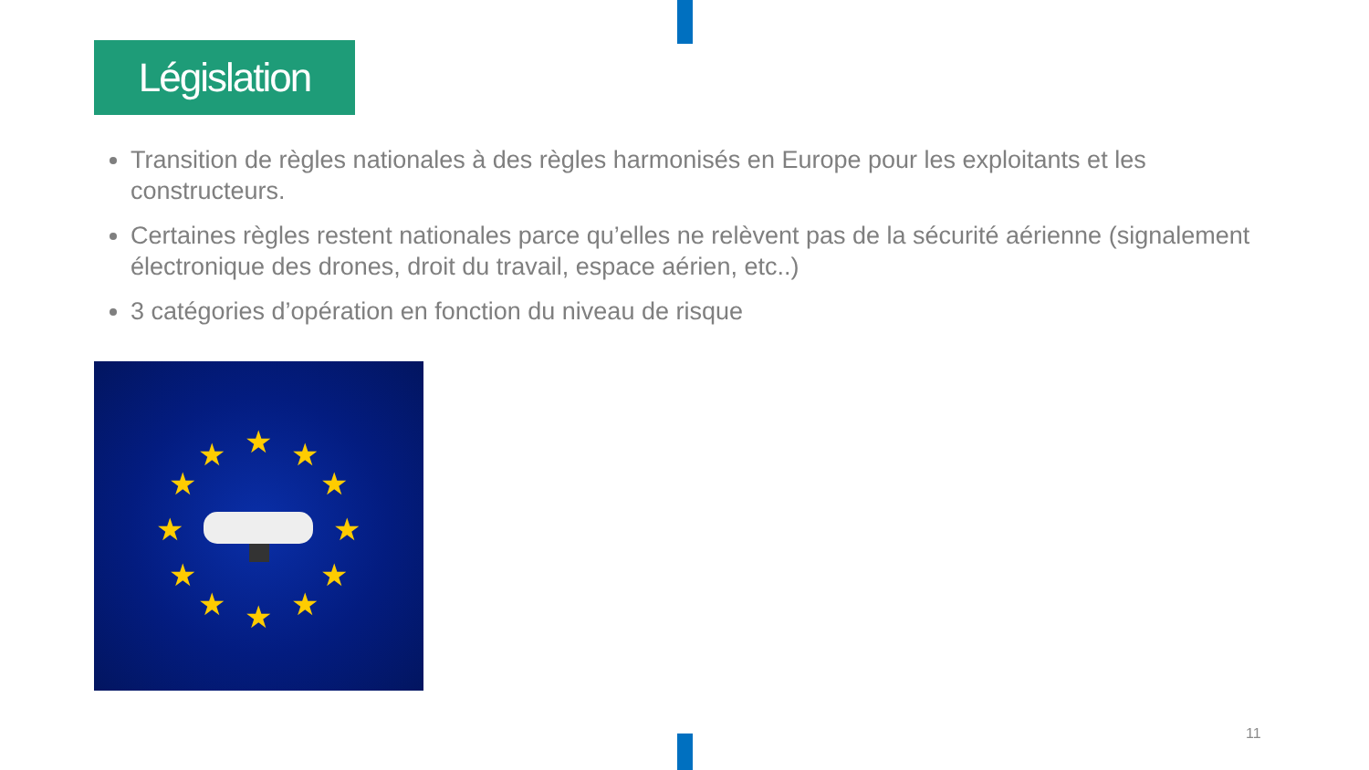Législation
Transition de règles nationales à des règles harmonisés en Europe pour les exploitants et les constructeurs.
Certaines règles restent nationales parce qu’elles ne relèvent pas de la sécurité aérienne (signalement électronique des drones, droit du travail, espace aérien, etc..)
3 catégories d’opération en fonction du niveau de risque
★
★
★
★
★
★
★
★
★
★
★
★
11